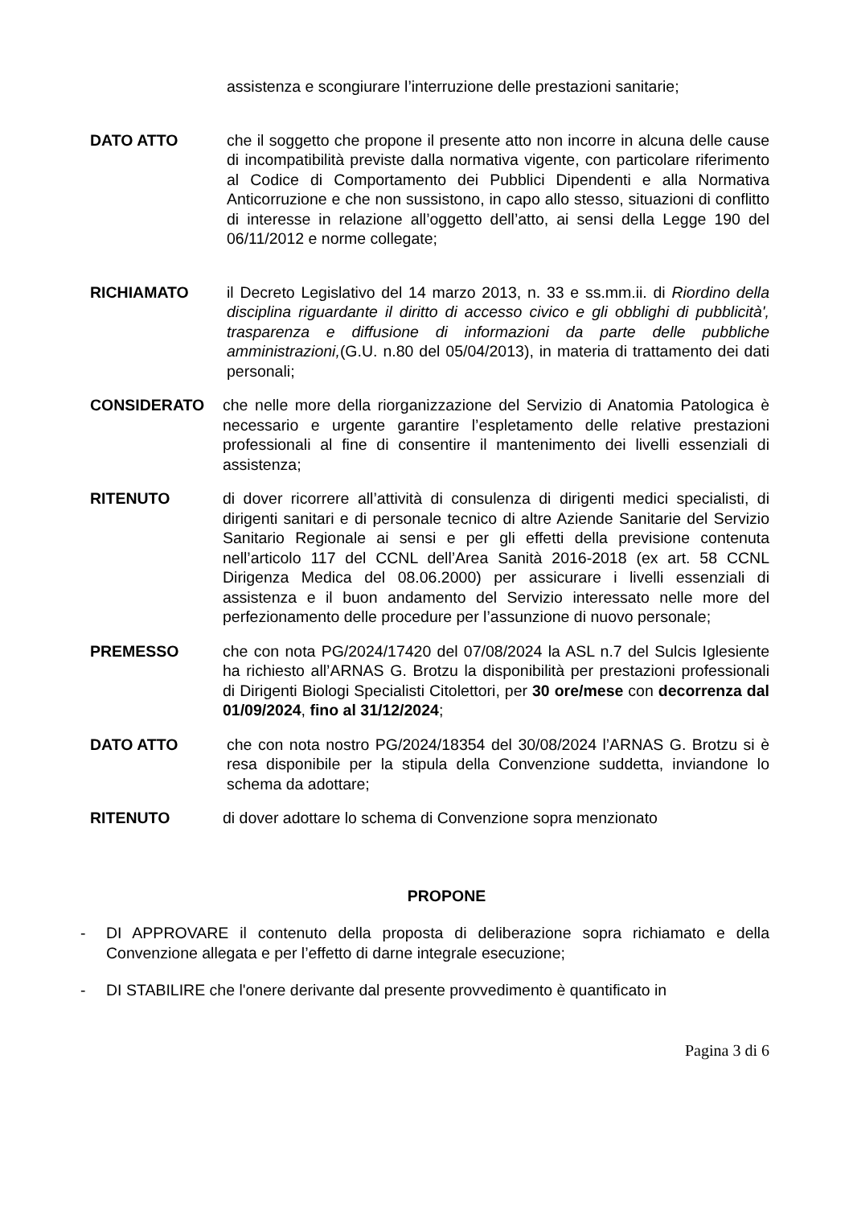assistenza e scongiurare l’interruzione delle prestazioni sanitarie;
DATO ATTO che il soggetto che propone il presente atto non incorre in alcuna delle cause di incompatibilità previste dalla normativa vigente, con particolare riferimento al Codice di Comportamento dei Pubblici Dipendenti e alla Normativa Anticorruzione e che non sussistono, in capo allo stesso, situazioni di conflitto di interesse in relazione all’oggetto dell’atto, ai sensi della Legge 190 del 06/11/2012 e norme collegate;
RICHIAMATO il Decreto Legislativo del 14 marzo 2013, n. 33 e ss.mm.ii. di Riordino della disciplina riguardante il diritto di accesso civico e gli obblighi di pubblicità', trasparenza e diffusione di informazioni da parte delle pubbliche amministrazioni,(G.U. n.80 del 05/04/2013), in materia di trattamento dei dati personali;
CONSIDERATO che nelle more della riorganizzazione del Servizio di Anatomia Patologica è necessario e urgente garantire l’espletamento delle relative prestazioni professionali al fine di consentire il mantenimento dei livelli essenziali di assistenza;
RITENUTO di dover ricorrere all’attività di consulenza di dirigenti medici specialisti, di dirigenti sanitari e di personale tecnico di altre Aziende Sanitarie del Servizio Sanitario Regionale ai sensi e per gli effetti della previsione contenuta nell’articolo 117 del CCNL dell’Area Sanità 2016-2018 (ex art. 58 CCNL Dirigenza Medica del 08.06.2000) per assicurare i livelli essenziali di assistenza e il buon andamento del Servizio interessato nelle more del perfezionamento delle procedure per l’assunzione di nuovo personale;
PREMESSO che con nota PG/2024/17420 del 07/08/2024 la ASL n.7 del Sulcis Iglesiente ha richiesto all’ARNAS G. Brotzu la disponibilità per prestazioni professionali di Dirigenti Biologi Specialisti Citolettori, per 30 ore/mese con decorrenza dal 01/09/2024, fino al 31/12/2024;
DATO ATTO che con nota nostro PG/2024/18354 del 30/08/2024 l’ARNAS G. Brotzu si è resa disponibile per la stipula della Convenzione suddetta, inviandone lo schema da adottare;
RITENUTO di dover adottare lo schema di Convenzione sopra menzionato
PROPONE
- DI APPROVARE il contenuto della proposta di deliberazione sopra richiamato e della Convenzione allegata e per l’effetto di darne integrale esecuzione;
- DI STABILIRE che l'onere derivante dal presente provvedimento è quantificato in
Pagina 3 di 6